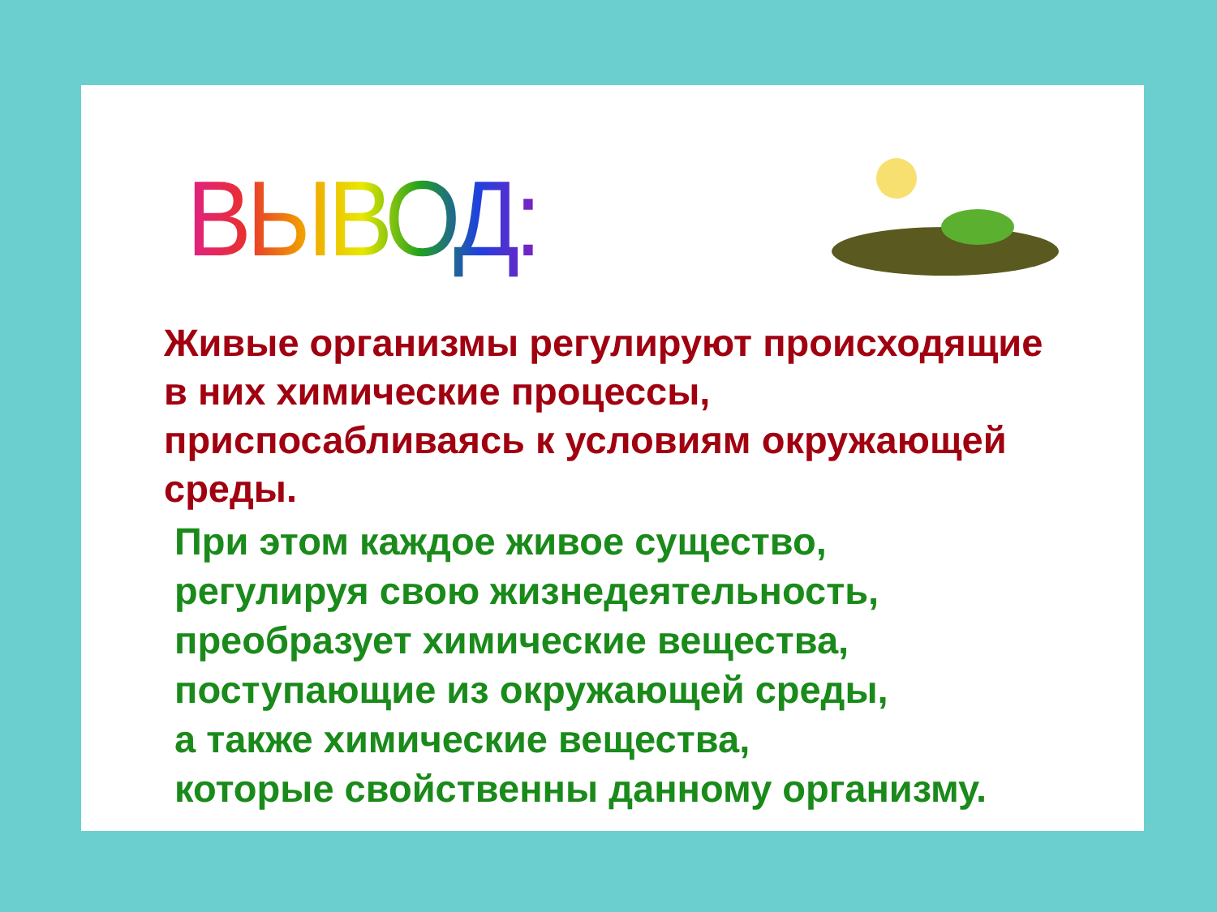ВЫВОД:
Живые организмы регулируют происходящие в них химические процессы, приспосабливаясь к условиям окружающей среды.
При этом каждое живое существо,
регулируя свою жизнедеятельность,
преобразует химические вещества,
поступающие из окружающей среды,
а также химические вещества,
которые свойственны данному организму.